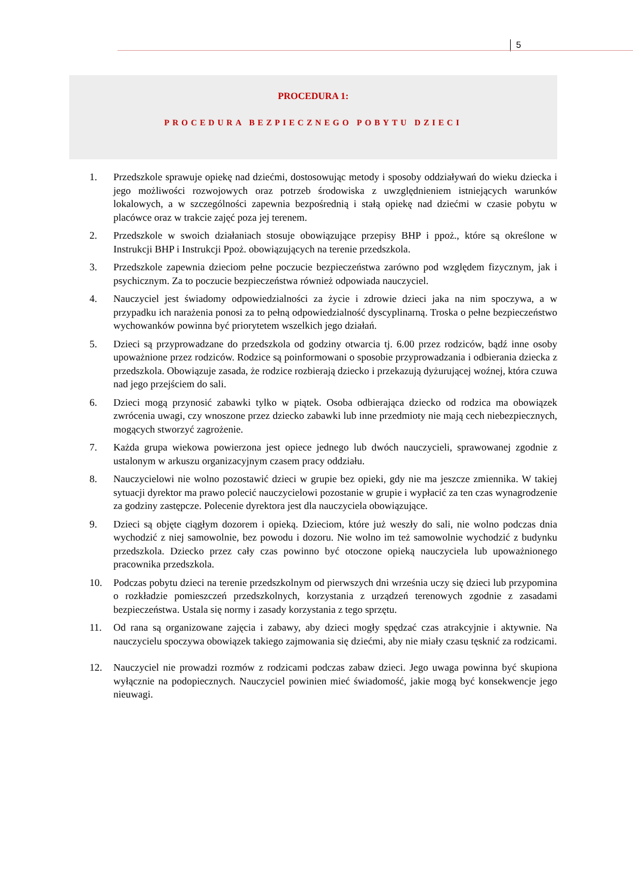5
PROCEDURA 1:
PROCEDURA BEZPIECZNEGO POBYTU DZIECI
1. Przedszkole sprawuje opiekę nad dziećmi, dostosowując metody i sposoby oddziaływań do wieku dziecka i jego możliwości rozwojowych oraz potrzeb środowiska z uwzględnieniem istniejących warunków lokalowych, a w szczególności zapewnia bezpośrednią i stałą opiekę nad dziećmi w czasie pobytu w placówce oraz w trakcie zajęć poza jej terenem.
2. Przedszkole w swoich działaniach stosuje obowiązujące przepisy BHP i ppoż., które są określone w Instrukcji BHP i Instrukcji Ppoż. obowiązujących na terenie przedszkola.
3. Przedszkole zapewnia dzieciom pełne poczucie bezpieczeństwa zarówno pod względem fizycznym, jak i psychicznym. Za to poczucie bezpieczeństwa również odpowiada nauczyciel.
4. Nauczyciel jest świadomy odpowiedzialności za życie i zdrowie dzieci jaka na nim spoczywa, a w przypadku ich narażenia ponosi za to pełną odpowiedzialność dyscyplinarną. Troska o pełne bezpieczeństwo wychowanków powinna być priorytetem wszelkich jego działań.
5. Dzieci są przyprowadzane do przedszkola od godziny otwarcia tj. 6.00 przez rodziców, bądź inne osoby upoważnione przez rodziców. Rodzice są poinformowani o sposobie przyprowadzania i odbierania dziecka z przedszkola. Obowiązuje zasada, że rodzice rozbierają dziecko i przekazują dyżurującej woźnej, która czuwa nad jego przejściem do sali.
6. Dzieci mogą przynosić zabawki tylko w piątek. Osoba odbierająca dziecko od rodzica ma obowiązek zwrócenia uwagi, czy wnoszone przez dziecko zabawki lub inne przedmioty nie mają cech niebezpiecznych, mogących stworzyć zagrożenie.
7. Każda grupa wiekowa powierzona jest opiece jednego lub dwóch nauczycieli, sprawowanej zgodnie z ustalonym w arkuszu organizacyjnym czasem pracy oddziału.
8. Nauczycielowi nie wolno pozostawić dzieci w grupie bez opieki, gdy nie ma jeszcze zmiennika. W takiej sytuacji dyrektor ma prawo polecić nauczycielowi pozostanie w grupie i wypłacić za ten czas wynagrodzenie za godziny zastępcze. Polecenie dyrektora jest dla nauczyciela obowiązujące.
9. Dzieci są objęte ciągłym dozorem i opieką. Dzieciom, które już weszły do sali, nie wolno podczas dnia wychodzić z niej samowolnie, bez powodu i dozoru. Nie wolno im też samowolnie wychodzić z budynku przedszkola. Dziecko przez cały czas powinno być otoczone opieką nauczyciela lub upoważnionego pracownika przedszkola.
10. Podczas pobytu dzieci na terenie przedszkolnym od pierwszych dni września uczy się dzieci lub przypomina o rozkładzie pomieszczeń przedszkolnych, korzystania z urządzeń terenowych zgodnie z zasadami bezpieczeństwa. Ustala się normy i zasady korzystania z tego sprzętu.
11. Od rana są organizowane zajęcia i zabawy, aby dzieci mogły spędzać czas atrakcyjnie i aktywnie. Na nauczycielu spoczywa obowiązek takiego zajmowania się dziećmi, aby nie miały czasu tęsknić za rodzicami.
12. Nauczyciel nie prowadzi rozmów z rodzicami podczas zabaw dzieci. Jego uwaga powinna być skupiona wyłącznie na podopiecznych. Nauczyciel powinien mieć świadomość, jakie mogą być konsekwencje jego nieuwagi.